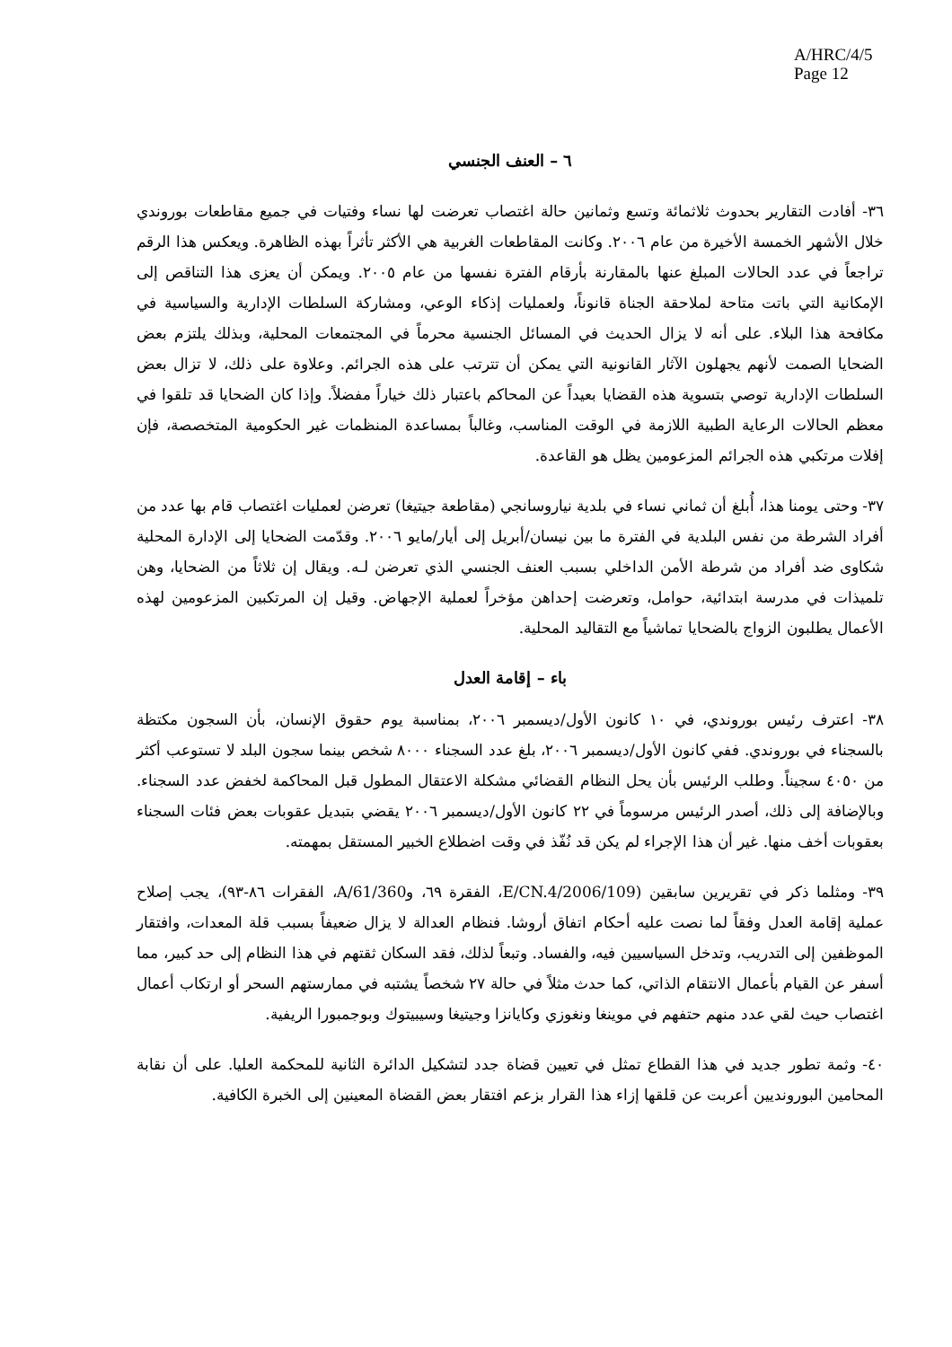A/HRC/4/5
Page 12
٦ – العنف الجنسي
٣٦- أفادت التقارير بحدوث ثلاثمائة وتسع وثمانين حالة اغتصاب تعرضت لها نساء وفتيات في جميع مقاطعات بوروندي خلال الأشهر الخمسة الأخيرة من عام ٢٠٠٦. وكانت المقاطعات الغربية هي الأكثر تأثراً بهذه الظاهرة. ويعكس هذا الرقم تراجعاً في عدد الحالات المبلغ عنها بالمقارنة بأرقام الفترة نفسها من عام ٢٠٠٥. ويمكن أن يعزى هذا التناقص إلى الإمكانية التي باتت متاحة لملاحقة الجناة قانوناً، ولعمليات إذكاء الوعي، ومشاركة السلطات الإدارية والسياسية في مكافحة هذا البلاء. على أنه لا يزال الحديث في المسائل الجنسية محرماً في المجتمعات المحلية، وبذلك يلتزم بعض الضحايا الصمت لأنهم يجهلون الآثار القانونية التي يمكن أن تترتب على هذه الجرائم. وعلاوة على ذلك، لا تزال بعض السلطات الإدارية توصي بتسوية هذه القضايا بعيداً عن المحاكم باعتبار ذلك خياراً مفضلاً. وإذا كان الضحايا قد تلقوا في معظم الحالات الرعاية الطبية اللازمة في الوقت المناسب، وغالباً بمساعدة المنظمات غير الحكومية المتخصصة، فإن إفلات مرتكبي هذه الجرائم المزعومين يظل هو القاعدة.
٣٧- وحتى يومنا هذا، أُبلغ أن ثماني نساء في بلدية نياروسانجي (مقاطعة جيتيغا) تعرضن لعمليات اغتصاب قام بها عدد من أفراد الشرطة من نفس البلدية في الفترة ما بين نيسان/أبريل إلى أيار/مايو ٢٠٠٦. وقدّمت الضحايا إلى الإدارة المحلية شكاوى ضد أفراد من شرطة الأمن الداخلي بسبب العنف الجنسي الذي تعرضن لـه. ويقال إن ثلاثاً من الضحايا، وهن تلميذات في مدرسة ابتدائية، حوامل، وتعرضت إحداهن مؤخراً لعملية الإجهاض. وقيل إن المرتكبين المزعومين لهذه الأعمال يطلبون الزواج بالضحايا تماشياً مع التقاليد المحلية.
باء – إقامة العدل
٣٨- اعترف رئيس بوروندي، في ١٠ كانون الأول/ديسمبر ٢٠٠٦، بمناسبة يوم حقوق الإنسان، بأن السجون مكتظة بالسجناء في بوروندي. ففي كانون الأول/ديسمبر ٢٠٠٦، بلغ عدد السجناء ٨٠٠٠ شخص بينما سجون البلد لا تستوعب أكثر من ٤٠٥٠ سجيناً. وطلب الرئيس بأن يحل النظام القضائي مشكلة الاعتقال المطول قبل المحاكمة لخفض عدد السجناء. وبالإضافة إلى ذلك، أصدر الرئيس مرسوماً في ٢٢ كانون الأول/ديسمبر ٢٠٠٦ يقضي بتبديل عقوبات بعض فئات السجناء بعقوبات أخف منها. غير أن هذا الإجراء لم يكن قد نُفّذ في وقت اضطلاع الخبير المستقل بمهمته.
٣٩- ومثلما ذكر في تقريرين سابقين (E/CN.4/2006/109، الفقرة ٦٩، وA/61/360، الفقرات ٨٦-٩٣)، يجب إصلاح عملية إقامة العدل وفقاً لما نصت عليه أحكام اتفاق أروشا. فنظام العدالة لا يزال ضعيفاً بسبب قلة المعدات، وافتقار الموظفين إلى التدريب، وتدخل السياسيين فيه، والفساد. وتبعاً لذلك، فقد السكان ثقتهم في هذا النظام إلى حد كبير، مما أسفر عن القيام بأعمال الانتقام الذاتي، كما حدث مثلاً في حالة ٢٧ شخصاً يشتبه في ممارستهم السحر أو ارتكاب أعمال اغتصاب حيث لقي عدد منهم حتفهم في موينغا ونغوزي وكايانزا وجيتيغا وسيبيتوك وبوجمبورا الريفية.
٤٠- وثمة تطور جديد في هذا القطاع تمثل في تعيين قضاة جدد لتشكيل الدائرة الثانية للمحكمة العليا. على أن نقابة المحامين البورونديين أعربت عن قلقها إزاء هذا القرار بزعم افتقار بعض القضاة المعينين إلى الخبرة الكافية.